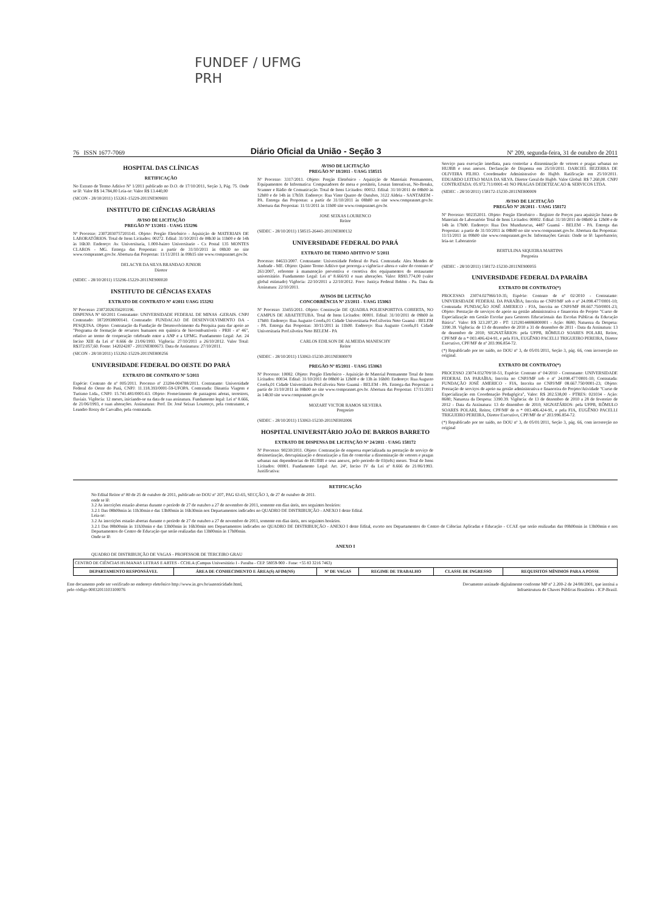FUNDEF / UFMG
PRH
76 ISSN 1677-7069 Diário Oficial da União - Seção 3 Nº 209, segunda-feira, 31 de outubro de 2011
HOSPITAL DAS CLÍNICAS
RETIFICAÇÃO
No Extrato de Termo Aditivo Nº 1/2011 publicado no D.O. de 17/10/2011, Seção 3, Pág. 75. Onde se lê: Valor R$ 14.784,00 Leia-se: Valor R$ 13.440,00
(SICON - 28/10/2011) 153261-15229-2011NE909691
INSTITUTO DE CIÊNCIAS AGRÁRIAS
AVISO DE LICITAÇÃO
PREGÃO Nº 13/2011 - UASG 153296
Nº Processo: 23072030757201141. Objeto: Pregão Eletrônico - Aquisição de MATERIAIS DE LABORATÓRIOS. Total de Itens Licitados: 00272. Edital: 31/10/2011 de 08h30 às 11h00 e de 14h às 16h30. Endereço: Av. Universitaria, 1.000-bairro Universitario - Cx Postal 135 MONTES CLAROS - MG. Entrega das Propostas: a partir de 31/10/2011 às 08h30 no site www.comprasnet.gov.br. Abertura das Propostas: 11/11/2011 às 09h15 site www.comprasnet.gov.br.
DELACYR DA SILVA BRANDAO JUNIOR
Diretor
(SIDEC - 28/10/2011) 153296-15229-2011NE900020
INSTITUTO DE CIÊNCIAS EXATAS
EXTRATO DE CONTRATO Nº 4/2011 UASG 153292
Nº Processo: 23072026356201196.
DISPENSA Nº 60/2011 Contratante: UNIVERSIDADE FEDERAL DE MINAS -GERAIS. CNPJ Contratado: 18720938000141. Contratado: FUNDACAO DE DESENVOLVIMENTO DA -PESQUISA. Objeto: Contratação da Fundação de Desenvolvimento da Pesquisa para dar apoio ao "Programa de formação de recursos humanos em química de biocombustíveis - PRH - nº 46", relativo ao termo de cooperação celebrado entre a ANP e a UFMG. Fundamento Legal: Art. 24 Inciso XIII da Lei nº 8.666 de 21/06/1993. Vigência: 27/10/2011 a 26/10/2012. Valor Total: R$372.057,60. Fonte: 142024287 - 2011NE800673. Data de Assinatura: 27/10/2011.
(SICON - 28/10/2011) 153292-15229-2011NE800256
UNIVERSIDADE FEDERAL DO OESTE DO PARÁ
EXTRATO DE CONTRATO Nº 5/2011
Espécie: Contrato de nº 005/2011. Processo nº 23204-004788/2011. Contratante: Universidade Federal do Oeste do Pará, CNPJ: 11.118.393/0001-59-UFOPA. Contratada: Dinastia Viagens e Turismo Ltda., CNPJ: 15.741.481/0001-63. Objeto: Fornecimento de passagens aéreas, terrestres, fluviais. Vigência: 12 meses, iniciando-se na data de sua assinatura. Fundamento legal: Lei nº 8.666, de 21/06/1993, e suas alterações. Assinaturas: Prof. Dr. José Seixas Lourenço, pela contratante, e Leandro Rossy de Carvalho, pela contratada.
AVISO DE LICITAÇÃO
PREGÃO Nº 18/2011 - UASG 158515
Nº Processo: 3317/2011. Objeto: Pregão Eletrônico - Aquisição de Materiais Permanentes, Equipamentos de Informatica: Computadores de mesa e portáteis, Lousas Interativas, No-Breaks, Scanner e Rádio de Comunicação. Total de Itens Licitados: 00012. Edital: 31/10/2011 de 08h00 às 12h00 e de 14h às 17h59. Endereço: Rua Vinte Quatro de Outubro, 3122 Aldeia - SANTAREM - PA. Entrega das Propostas: a partir de 31/10/2011 às 08h00 no site www.comprasnet.gov.br. Abertura das Propostas: 11/11/2011 às 11h00 site www.comprasnet.gov.br.
JOSE SEIXAS LOURENCO
Reitor
(SIDEC - 28/10/2011) 158515-26441-2011NE800132
UNIVERSIDADE FEDERAL DO PARÁ
EXTRATO DE TERMO ADITIVO Nº 5/2011
Processo: 04633/2007. Contratante: Universidade Federal do Pará. Contratada: Alex Mendes de Andrade - ME. Objeto: Quinto Termo Aditivo que prorroga a vigência e altera o valor do contrato nº 261/2007, referente à manutenção preventiva e corretiva dos equipamentos do restaurante universitário. Fundamento Legal: Lei nº 8.666/93 e suas alterações. Valor: R$93.774,00 (valor global estimado) Vigência: 22/10/2011 a 22/10/2012. Foro: Justiça Federal Belém - Pa. Data da Assinatura: 22/10/2011.
AVISOS DE LICITAÇÃO
CONCORRÊNCIA Nº 23/2011 - UASG 153063
Nº Processo: 33455/2011. Objeto: Construção DE QUADRA POLIESPORTIVA COBERTA, NO CAMPUS DE ABAETETUBA. Total de Itens Licitados: 00001. Edital: 31/10/2011 de 09h00 às 17h00. Endereço: Rua Augusto Corrêa,01 Cidade Universitaria Prof.silveira Neto Guamá - BELEM - PA. Entrega das Propostas: 30/11/2011 às 11h00. Endereço: Rua Augusto Corrêa,01 Cidade Universitaria Prof.silveira Neto BELEM - PA
CARLOS EDILSON DE ALMEIDA MANESCHY
Reitor
(SIDEC - 28/10/2011) 153063-15230-2011NE800070
PREGÃO Nº 85/2011 - UASG 153063
Nº Processo: 10082. Objeto: Pregão Eletrônico - Aquisição de Material Permanente Total de Itens Licitados: 00034. Edital: 31/10/2011 de 08h00 às 12h00 e de 13h às 16h00. Endereço: Rua Augusto Corrêa,01 Cidade Universitaria Prof.silveira Neto Guamá - BELEM - PA. Entrega das Propostas: a partir de 31/10/2011 às 08h00 no site www.comprasnet.gov.br. Abertura das Propostas: 17/11/2011 às 14h30 site www.comprasnet.gov.br
MOZART VICTOR RAMOS SILVEIRA
Pregoeiro
(SIDEC - 28/10/2011) 153063-15230-2011NE002006
HOSPITAL UNIVERSITÁRIO JOÃO DE BARROS BARRETO
EXTRATO DE DISPENSA DE LICITAÇÃO Nº 24/2011 - UASG 158172
Nº Processo: 90230/2011. Objeto: Contratação de empresa especializada na prestação de serviço de desinsetização, descupinização e desratização a fim de controlar a disseminação de vetores e pragas urbanas nas dependencias do HUJBB e seus anexos, pelo periodo de 03(três) meses. Total de Itens Licitados: 00001. Fundamento Legal: Art. 24º, Inciso IV da Lei nº 8.666 de 21/06/1993. Justificativa:
Serviço para execução imediata, para controlar a disseminação de vetores e pragas urbanas no HUJBB e seus anexos. Declaração de Dispensa em 25/10/2011. DARCIEL BEZERRA DE OLIVEIRA FILHO. Coordenador Administrativo do Hujbb. Ratificação em 25/10/2011. EDUARDO LEITAO MAIA DA SILVA. Diretor Geral do Hujbb. Valor Global: R$ 7.260,00. CNPJ CONTRATADA: 05.972.711/0001-41 NO PRAGAS DEDETIZACAO & SERVICOS LTDA.
(SIDEC - 28/10/2011) 158172-15230-2011NE800009
AVISO DE LICITAÇÃO
PREGÃO Nº 28/2011 - UASG 158172
Nº Processo: 902352011. Objeto: Pregão Eletrônico - Registro de Preços para aquisição futura de Materiais de Laboratório Total de Itens Licitados: 00002. Edital: 31/10/2011 de 08h00 às 12h00 e de 14h às 17h00. Endereço: Rua Dos Mundurucus, 4487 Guamá - BELEM - PA. Entrega das Propostas: a partir de 31/10/2011 às 08h00 no site www.comprasnet.gov.br. Abertura das Propostas: 11/11/2011 às 09h00 site www.comprasnet.gov.br. Informações Gerais: Onde se lê: laprobatorio; leia-se: Laboratorio
BERTULINA SIQUEIRA MARTINS
Pregoeira
(SIDEC - 28/10/2011) 158172-15230-2011NE900055
UNIVERSIDADE FEDERAL DA PARAÍBA
EXTRATO DE CONTRATO(*)
PROCESSO: 23074.027966/10-35; Espécie: Contrato de nº 02/2010 - Contratante: UNIVERSIDADE FEDERAL DA PARAÍBA; Inscrita no CNPJ/MF sob o nº 24.098.477/0001-10; Contratada: FUNDAÇÃO JOSÉ AMERICO - FJA, Inscrita no CNPJ/MF 08.667.750/0001-23; Objeto: Prestação de serviços de apoio na gestão administrativa e financeira do Projeto "Curso de Especialização em Gestão Escolar para Gestores Educacionais das Escolas Públicas da Educação Básica". Valor: R$ 323.207,20 - PT: 12128144886800001 - Ação: 8680; Natureza da Despesa: 3390.39. Vigência: de 13 de dezembro de 2010 a 31 de dezembro de 2011 - Data da Assinatura: 13 de dezembro de 2010; SIGNATÁRIOS: pela UFPB, RÔMULO SOARES POLARI, Reitor, CPF/MF de n * 003.406.424-91, e pela FJA, EUGÊNIO PACELLI TRIGUEIRO PEREIRA, Diretor Executivo, CPF/MF de nº 203.996.854-72.
(*) Republicado por ter saído, no DOU nº 3, de 05/01/2011, Seção 3, pág. 66, com incorreção no original.
EXTRATO DE CONTRATO(*)
PROCESSO 23074.032709/10-51, Espécie: Contrato nº 04/2010 - Contratante: UNIVERSIDADE FEDERAL DA PARAÍBA; Inscrita no CNPJ/MF sob o nº 24.098.477/0001-10; Contratada: FUNDAÇÃO JOSÉ AMERICO - FJA, Inscrita no CNPJ/MF 08.667.750/0001-23; Objeto: Prestação de serviços de apoio na gestão administrativa e financeira do Projeto/Atividade "Curso de Especialização em Coordenação Pedagógica", Valor: R$ 202.538,00 - PTRES: 021034 - Ação: 8680; Natureza da Despesa: 3390.39. Vigência: de 13 de dezembro de 2010 a 28 de fevereiro de 2012 - Data da Assinatura: 13 de dezembro de 2010; SIGNATÁRIOS: pela UFPB, RÔMULO SOARES POLARI, Reitor, CPF/MF de n * 003.406.424-91, e pela FJA, EUGÊNIO PACELLI TRIGUEIRO PEREIRA, Diretor Executivo, CPF/MF de nº 203.996.854-72.
(*) Republicado por ter saído, no DOU nº 3, de 05/01/2011, Seção 3, pág. 66, com incorreção no original
RETIFICAÇÃO
No Edital Reitor nº 80 de 25 de outubro de 2011, publicado no DOU nº 207, PAG 63-65, SECÇÃO 3, de 27 de outubro de 2011.
onde se lê:
3.2 As inscrições estarão abertas durante o período de 27 de outubro a 27 de novembro de 2011, somente em dias úteis, nos seguintes horários:
3.2.1 Das 08h00min às 11h30min e das 13h00min às 16h30min nos Departamentos indicados no QUADRO DE DISTRIBUIÇÃO - ANEXO I deste Edital.
Leia-se:
3.2 As inscrições estarão abertas durante o período de 27 de outubro a 27 de novembro de 2011, somente em dias úteis, nos seguintes horários.
3.2.1 Das 08h00min às 11h30min e das 13h00min às 16h30min nos Departamentos indicados no QUADRO DE DISTRIBUIÇÃO - ANEXO I deste Edital, exceto nos Departamentos do Centro de Ciências Aplicadas e Educação - CCAE que serão realizadas das 09h00min às 13h00min e nos Departamentos do Centro de Educação que serão realizadas das 13h00min às 17h00min.
Onde se lê:
ANEXO I
QUADRO DE DISTRIBUIÇÃO DE VAGAS - PROFESSOR DE TERCEIRO GRAU
| CENTRO DE CIÊNCIAS HUMANAS LETRAS E ARTES - CCHLA (Campus Universitário I - Paraíba - CEP. 58059-900 - Fone: +55 83 3216 7463) | | | | | |
| DEPARTAMENTO RESPONSÁVEL | ÁREA DE CONHECIMENTO E ÁREA(S) AFIM(NS) | Nº DE VAGAS | REGIME DE TRABALHO | CLASSE DE INGRESSO | REQUISITOS MÍNIMOS PARA A POSSE |
Este documento pode ser verificado no endereço eletrônico http://www.in.gov.br/autenticidade.html,
pelo código 00032011103100076 Documento assinado digitalmente conforme MP nº 2.200-2 de 24/08/2001, que institui a
Infraestrutura de Chaves Públicas Brasileira - ICP-Brasil.